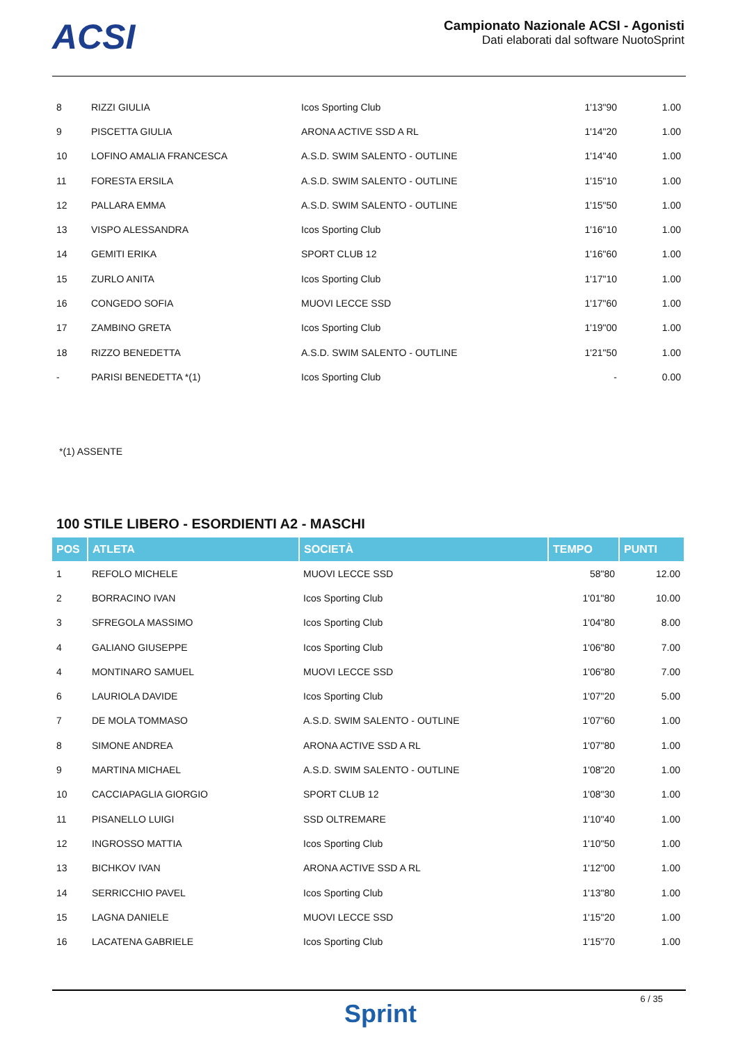ACSI
Campionato Nazionale ACSI - Agonisti
Dati elaborati dal software NuotoSprint
| 8 | RIZZI GIULIA | Icos Sporting Club | 1'13"90 | 1.00 |
| 9 | PISCETTA GIULIA | ARONA ACTIVE SSD A RL | 1'14"20 | 1.00 |
| 10 | LOFINO AMALIA FRANCESCA | A.S.D. SWIM SALENTO - OUTLINE | 1'14"40 | 1.00 |
| 11 | FORESTA ERSILA | A.S.D. SWIM SALENTO - OUTLINE | 1'15"10 | 1.00 |
| 12 | PALLARA EMMA | A.S.D. SWIM SALENTO - OUTLINE | 1'15"50 | 1.00 |
| 13 | VISPO ALESSANDRA | Icos Sporting Club | 1'16"10 | 1.00 |
| 14 | GEMITI ERIKA | SPORT CLUB 12 | 1'16"60 | 1.00 |
| 15 | ZURLO ANITA | Icos Sporting Club | 1'17"10 | 1.00 |
| 16 | CONGEDO SOFIA | MUOVI LECCE SSD | 1'17"60 | 1.00 |
| 17 | ZAMBINO GRETA | Icos Sporting Club | 1'19"00 | 1.00 |
| 18 | RIZZO BENEDETTA | A.S.D. SWIM SALENTO - OUTLINE | 1'21"50 | 1.00 |
| - | PARISI BENEDETTA *(1) | Icos Sporting Club | - | 0.00 |
*(1) ASSENTE
100 STILE LIBERO - ESORDIENTI A2 - MASCHI
| POS | ATLETA | SOCIETÀ | TEMPO | PUNTI |
| --- | --- | --- | --- | --- |
| 1 | REFOLO MICHELE | MUOVI LECCE SSD | 58"80 | 12.00 |
| 2 | BORRACINO IVAN | Icos Sporting Club | 1'01"80 | 10.00 |
| 3 | SFREGOLA MASSIMO | Icos Sporting Club | 1'04"80 | 8.00 |
| 4 | GALIANO GIUSEPPE | Icos Sporting Club | 1'06"80 | 7.00 |
| 4 | MONTINARO SAMUEL | MUOVI LECCE SSD | 1'06"80 | 7.00 |
| 6 | LAURIOLA DAVIDE | Icos Sporting Club | 1'07"20 | 5.00 |
| 7 | DE MOLA TOMMASO | A.S.D. SWIM SALENTO - OUTLINE | 1'07"60 | 1.00 |
| 8 | SIMONE ANDREA | ARONA ACTIVE SSD A RL | 1'07"80 | 1.00 |
| 9 | MARTINA MICHAEL | A.S.D. SWIM SALENTO - OUTLINE | 1'08"20 | 1.00 |
| 10 | CACCIAPAGLIA GIORGIO | SPORT CLUB 12 | 1'08"30 | 1.00 |
| 11 | PISANELLO LUIGI | SSD OLTREMARE | 1'10"40 | 1.00 |
| 12 | INGROSSO MATTIA | Icos Sporting Club | 1'10"50 | 1.00 |
| 13 | BICHKOV IVAN | ARONA ACTIVE SSD A RL | 1'12"00 | 1.00 |
| 14 | SERRICCHIO PAVEL | Icos Sporting Club | 1'13"80 | 1.00 |
| 15 | LAGNA DANIELE | MUOVI LECCE SSD | 1'15"20 | 1.00 |
| 16 | LACATENA GABRIELE | Icos Sporting Club | 1'15"70 | 1.00 |
Sprint
6 / 35